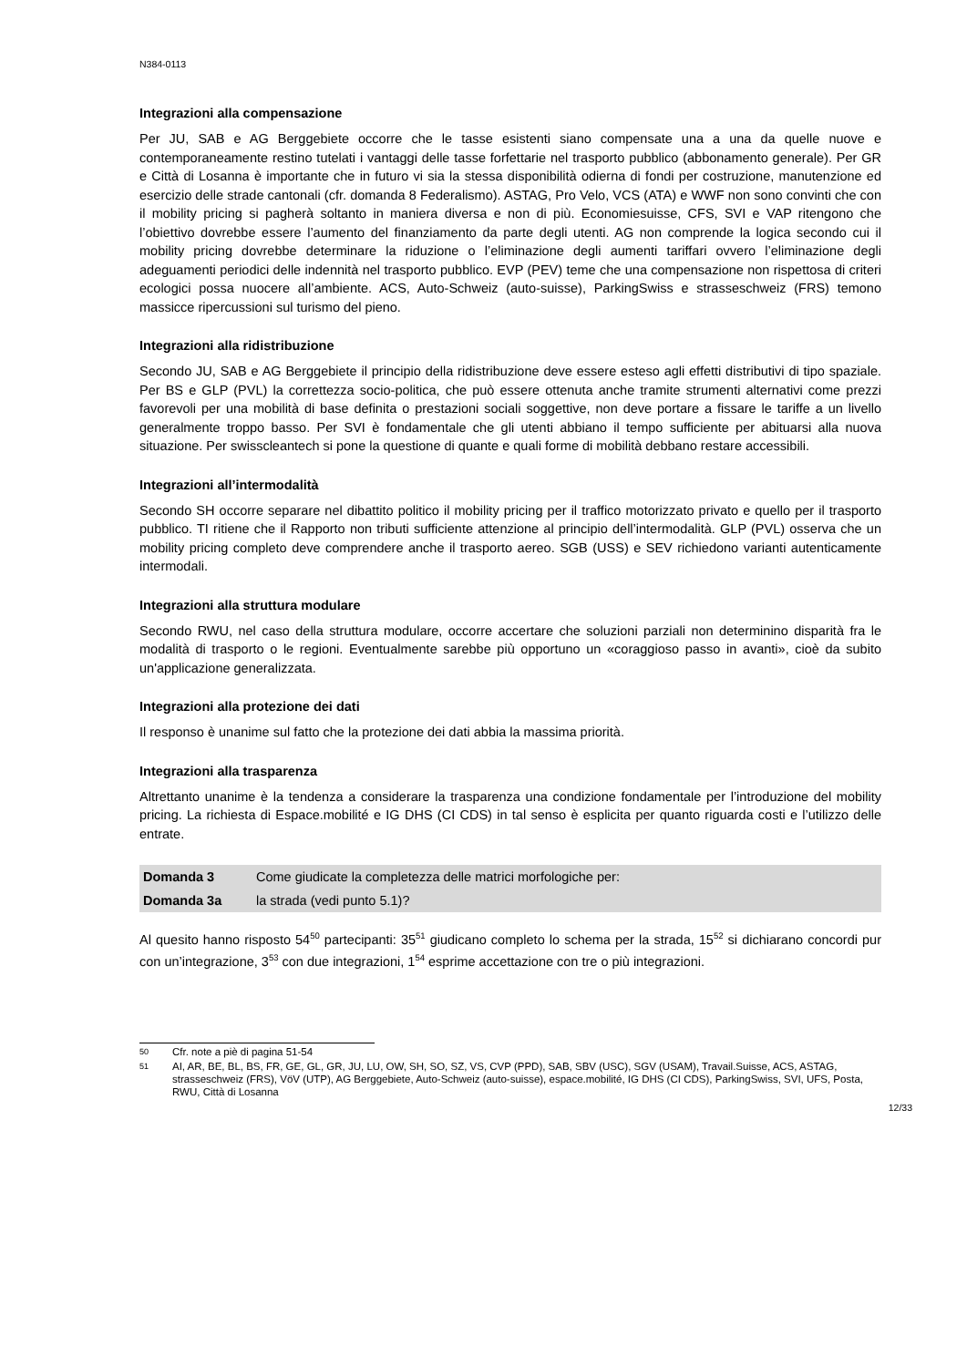N384-0113
Integrazioni alla compensazione
Per JU, SAB e AG Berggebiete occorre che le tasse esistenti siano compensate una a una da quelle nuove e contemporaneamente restino tutelati i vantaggi delle tasse forfettarie nel trasporto pubblico (abbonamento generale). Per GR e Città di Losanna è importante che in futuro vi sia la stessa disponibilità odierna di fondi per costruzione, manutenzione ed esercizio delle strade cantonali (cfr. domanda 8 Federalismo). ASTAG, Pro Velo, VCS (ATA) e WWF non sono convinti che con il mobility pricing si pagherà soltanto in maniera diversa e non di più. Economiesuisse, CFS, SVI e VAP ritengono che l’obiettivo dovrebbe essere l’aumento del finanziamento da parte degli utenti. AG non comprende la logica secondo cui il mobility pricing dovrebbe determinare la riduzione o l’eliminazione degli aumenti tariffari ovvero l’eliminazione degli adeguamenti periodici delle indennità nel trasporto pubblico. EVP (PEV) teme che una compensazione non rispettosa di criteri ecologici possa nuocere all’ambiente. ACS, Auto-Schweiz (auto-suisse), ParkingSwiss e strasseschweiz (FRS) temono massicce ripercussioni sul turismo del pieno.
Integrazioni alla ridistribuzione
Secondo JU, SAB e AG Berggebiete il principio della ridistribuzione deve essere esteso agli effetti distributivi di tipo spaziale. Per BS e GLP (PVL) la correttezza socio-politica, che può essere ottenuta anche tramite strumenti alternativi come prezzi favorevoli per una mobilità di base definita o prestazioni sociali soggettive, non deve portare a fissare le tariffe a un livello generalmente troppo basso. Per SVI è fondamentale che gli utenti abbiano il tempo sufficiente per abituarsi alla nuova situazione. Per swisscleantech si pone la questione di quante e quali forme di mobilità debbano restare accessibili.
Integrazioni all’intermodalità
Secondo SH occorre separare nel dibattito politico il mobility pricing per il traffico motorizzato privato e quello per il trasporto pubblico. TI ritiene che il Rapporto non tributi sufficiente attenzione al principio dell’intermodalità. GLP (PVL) osserva che un mobility pricing completo deve comprendere anche il trasporto aereo. SGB (USS) e SEV richiedono varianti autenticamente intermodali.
Integrazioni alla struttura modulare
Secondo RWU, nel caso della struttura modulare, occorre accertare che soluzioni parziali non determinino disparità fra le modalità di trasporto o le regioni. Eventualmente sarebbe più opportuno un «coraggioso passo in avanti», cioè da subito un'applicazione generalizzata.
Integrazioni alla protezione dei dati
Il responso è unanime sul fatto che la protezione dei dati abbia la massima priorità.
Integrazioni alla trasparenza
Altrettanto unanime è la tendenza a considerare la trasparenza una condizione fondamentale per l’introduzione del mobility pricing. La richiesta di Espace.mobilité e IG DHS (CI CDS) in tal senso è esplicita per quanto riguarda costi e l’utilizzo delle entrate.
| Domanda 3 | Come giudicate la completezza delle matrici morfologiche per: |
| Domanda 3a | la strada (vedi punto 5.1)? |
Al quesito hanno risposto 54<sup>50</sup> partecipanti: 35<sup>51</sup> giudicano completo lo schema per la strada, 15<sup>52</sup> si dichiarano concordi pur con un’integrazione, 3<sup>53</sup> con due integrazioni, 1<sup>54</sup> esprime accettazione con tre o più integrazioni.
50 Cfr. note a piè di pagina 51-54
51 AI, AR, BE, BL, BS, FR, GE, GL, GR, JU, LU, OW, SH, SO, SZ, VS, CVP (PPD), SAB, SBV (USC), SGV (USAM), Travail.Suisse, ACS, ASTAG, strasseschweiz (FRS), VöV (UTP), AG Berggebiete, Auto-Schweiz (auto-suisse), espace.mobilité, IG DHS (CI CDS), ParkingSwiss, SVI, UFS, Posta, RWU, Città di Losanna
12/33